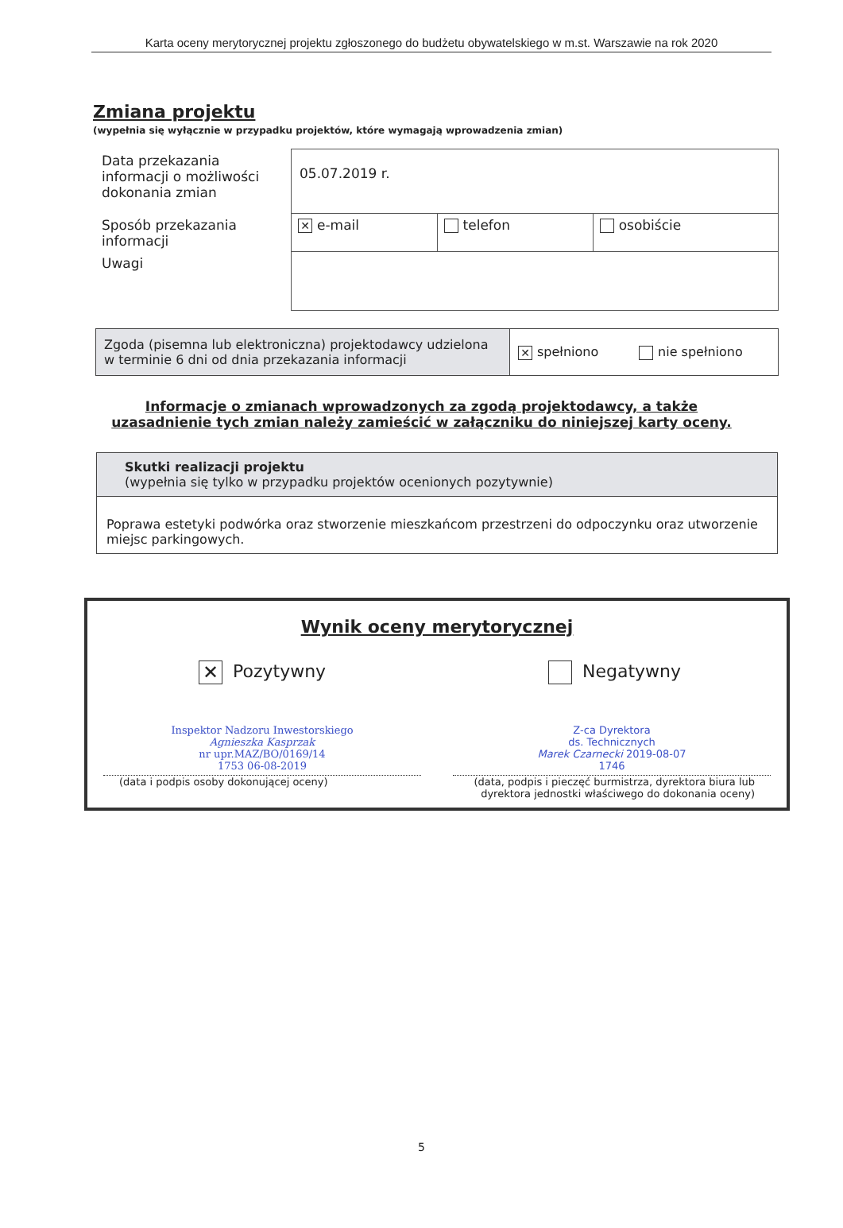Karta oceny merytorycznej projektu zgłoszonego do budżetu obywatelskiego w m.st. Warszawie na rok 2020
Zmiana projektu
(wypełnia się wyłącznie w przypadku projektów, które wymagają wprowadzenia zmian)
| Data przekazania informacji o możliwości dokonania zmian | 05.07.2019 r. | | |
| Sposób przekazania informacji | ✕ e-mail | telefon | osobiście |
| Uwagi | | | |
| Zgoda (pisemna lub elektroniczna) projektodawcy udzielona w terminie 6 dni od dnia przekazania informacji | ✕ spełniono nie spełniono |
Informacje o zmianach wprowadzonych za zgodą projektodawcy, a także uzasadnienie tych zmian należy zamieścić w załączniku do niniejszej karty oceny.
| Skutki realizacji projektu (wypełnia się tylko w przypadku projektów ocenionych pozytywnie) |
| Poprawa estetyki podwórka oraz stworzenie mieszkańcom przestrzeni do odpoczynku oraz utworzenie miejsc parkingowych. |
Wynik oceny merytorycznej
✕ Pozytywny Negatywny
Inspektor Nadzoru Inwestorskiego
Agnieszka Kasprzak
nr upr.MAZ/BO/0169/14
1753 06-08-2019
(data i podpis osoby dokonującej oceny)
Z-ca Dyrektora
ds. Technicznych
Marek Czarnecki 2019-08-07
1746
(data, podpis i pieczęć burmistrza, dyrektora biura lub dyrektora jednostki właściwego do dokonania oceny)
5